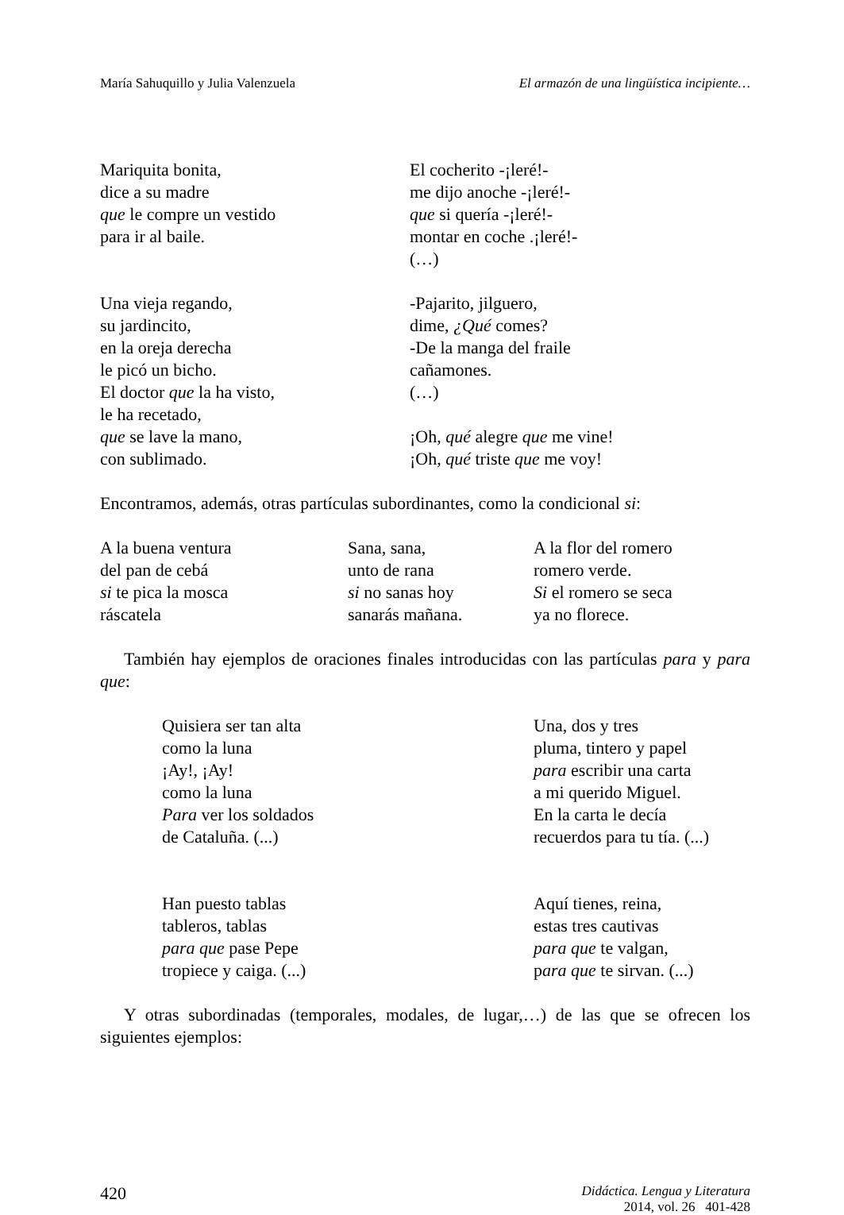María Sahuquillo y Julia Valenzuela El armazón de una lingüística incipiente…
Mariquita bonita,
dice a su madre
que le compre un vestido
para ir al baile.
El cocherito -¡leré!-
me dijo anoche -¡leré!-
que si quería -¡leré!-
montar en coche .¡leré!-
(…)
Una vieja regando,
su jardincito,
en la oreja derecha
le picó un bicho.
El doctor que la ha visto,
le ha recetado,
que se lave la mano,
con sublimado.
-Pajarito, jilguero,
dime, ¿Qué comes?
-De la manga del fraile
cañamones.
(…)
¡Oh, qué alegre que me vine!
¡Oh, qué triste que me voy!
Encontramos, además, otras partículas subordinantes, como la condicional si:
A la buena ventura
del pan de cebá
si te pica la mosca
ráscatela
Sana, sana,
unto de rana
si no sanas hoy
sanarás mañana.
A la flor del romero
romero verde.
Si el romero se seca
ya no florece.
También hay ejemplos de oraciones finales introducidas con las partículas para y para que:
Quisiera ser tan alta
como la luna
¡Ay!, ¡Ay!
como la luna
Para ver los soldados
de Cataluña. (...)
Una, dos y tres
pluma, tintero y papel
para escribir una carta
a mi querido Miguel.
En la carta le decía
recuerdos para tu tía. (...)
Han puesto tablas
tableros, tablas
para que pase Pepe
tropiece y caiga. (...)
Aquí tienes, reina,
estas tres cautivas
para que te valgan,
para que te sirvan. (...)
Y otras subordinadas (temporales, modales, de lugar,…) de las que se ofrecen los siguientes ejemplos:
420
Didáctica. Lengua y Literatura
2014, vol. 26 401-428